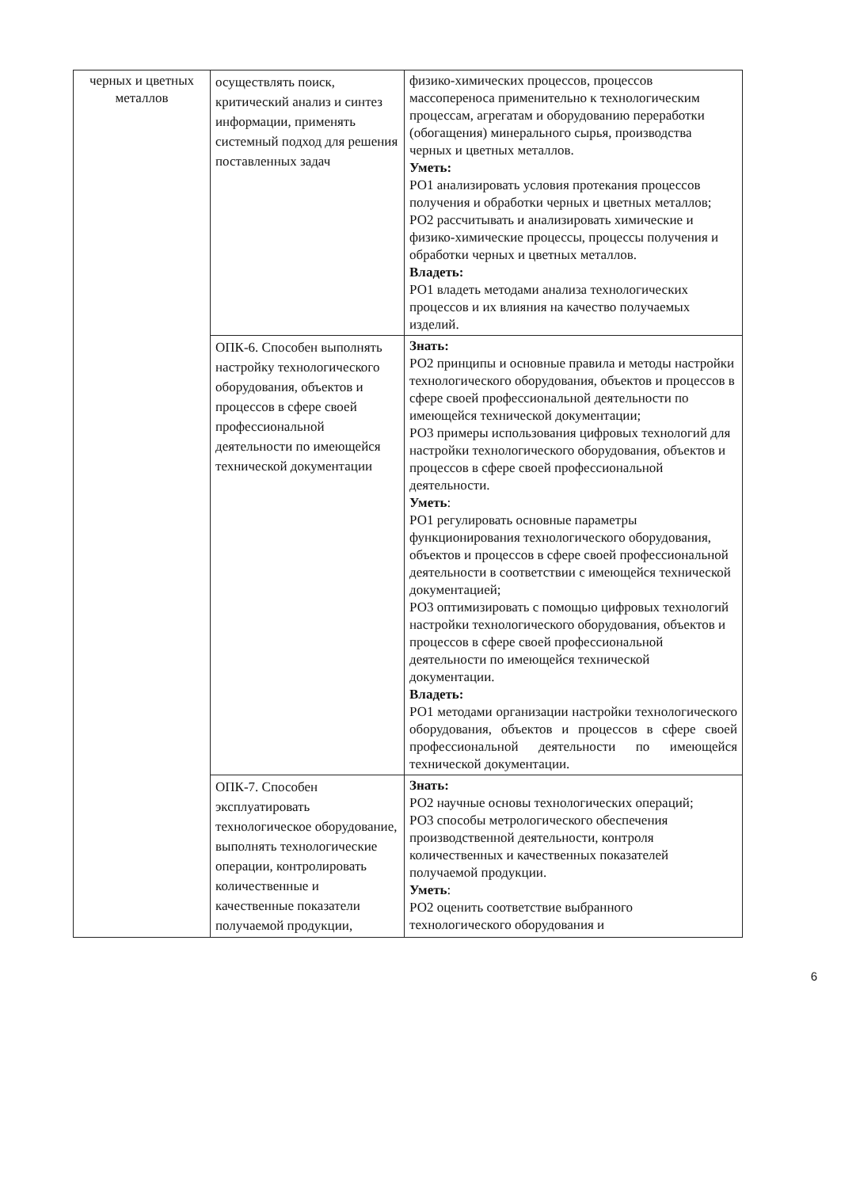| черных и цветных металлов | осуществлять поиск, критический анализ и синтез информации, применять системный подход для решения поставленных задач | физико-химических процессов, процессов массопереноса применительно к технологическим процессам, агрегатам и оборудованию переработки (обогащения) минерального сырья, производства черных и цветных металлов. Уметь: РО1 анализировать условия протекания процессов получения и обработки черных и цветных металлов; РО2 рассчитывать и анализировать химические и физико-химические процессы, процессы получения и обработки черных и цветных металлов. Владеть: РО1 владеть методами анализа технологических процессов и их влияния на качество получаемых изделий. |
| | ОПК-6. Способен выполнять настройку технологического оборудования, объектов и процессов в сфере своей профессиональной деятельности по имеющейся технической документации | Знать: РО2 принципы и основные правила и методы настройки технологического оборудования, объектов и процессов в сфере своей профессиональной деятельности по имеющейся технической документации; РО3 примеры использования цифровых технологий для настройки технологического оборудования, объектов и процессов в сфере своей профессиональной деятельности. Уметь : РО1 регулировать основные параметры функционирования технологического оборудования, объектов и процессов в сфере своей профессиональной деятельности в соответствии с имеющейся технической документацией; РО3 оптимизировать с помощью цифровых технологий настройки технологического оборудования, объектов и процессов в сфере своей профессиональной деятельности по имеющейся технической документации. Владеть: РО1 методами организации настройки технологического оборудования, объектов и процессов в сфере своей профессиональной деятельности по имеющейся технической документации. |
| | ОПК-7. Способен эксплуатировать технологическое оборудование, выполнять технологические операции, контролировать количественные и качественные показатели получаемой продукции, | Знать: РО2 научные основы технологических операций; РО3 способы метрологического обеспечения производственной деятельности, контроля количественных и качественных показателей получаемой продукции. Уметь : РО2 оценить соответствие выбранного технологического оборудования и |
6